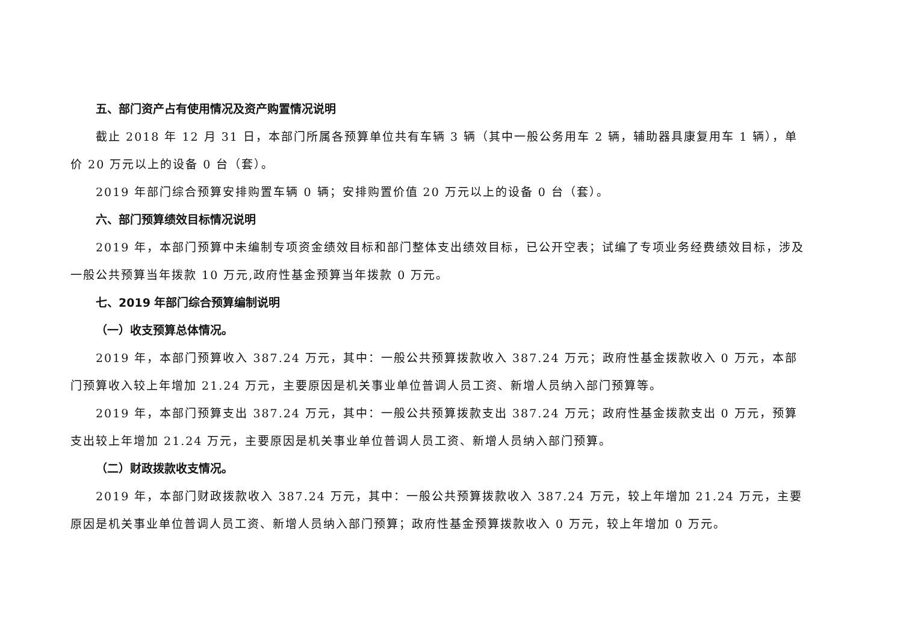五、部门资产占有使用情况及资产购置情况说明
截止 2018 年 12 月 31 日，本部门所属各预算单位共有车辆 3 辆（其中一般公务用车 2 辆，辅助器具康复用车 1 辆），单价 20 万元以上的设备 0 台（套）。
2019 年部门综合预算安排购置车辆 0 辆；安排购置价值 20 万元以上的设备 0 台（套）。
六、部门预算绩效目标情况说明
2019 年，本部门预算中未编制专项资金绩效目标和部门整体支出绩效目标，已公开空表；试编了专项业务经费绩效目标，涉及一般公共预算当年拨款 10 万元,政府性基金预算当年拨款 0 万元。
七、2019 年部门综合预算编制说明
（一）收支预算总体情况。
2019 年，本部门预算收入 387.24 万元，其中：一般公共预算拨款收入 387.24 万元；政府性基金拨款收入 0 万元，本部门预算收入较上年增加 21.24 万元，主要原因是机关事业单位普调人员工资、新增人员纳入部门预算等。
2019 年，本部门预算支出 387.24 万元，其中：一般公共预算拨款支出 387.24 万元；政府性基金拨款支出 0 万元，预算支出较上年增加 21.24 万元，主要原因是机关事业单位普调人员工资、新增人员纳入部门预算。
（二）财政拨款收支情况。
2019 年，本部门财政拨款收入 387.24 万元，其中：一般公共预算拨款收入 387.24 万元，较上年增加 21.24 万元，主要原因是机关事业单位普调人员工资、新增人员纳入部门预算；政府性基金预算拨款收入 0 万元，较上年增加 0 万元。